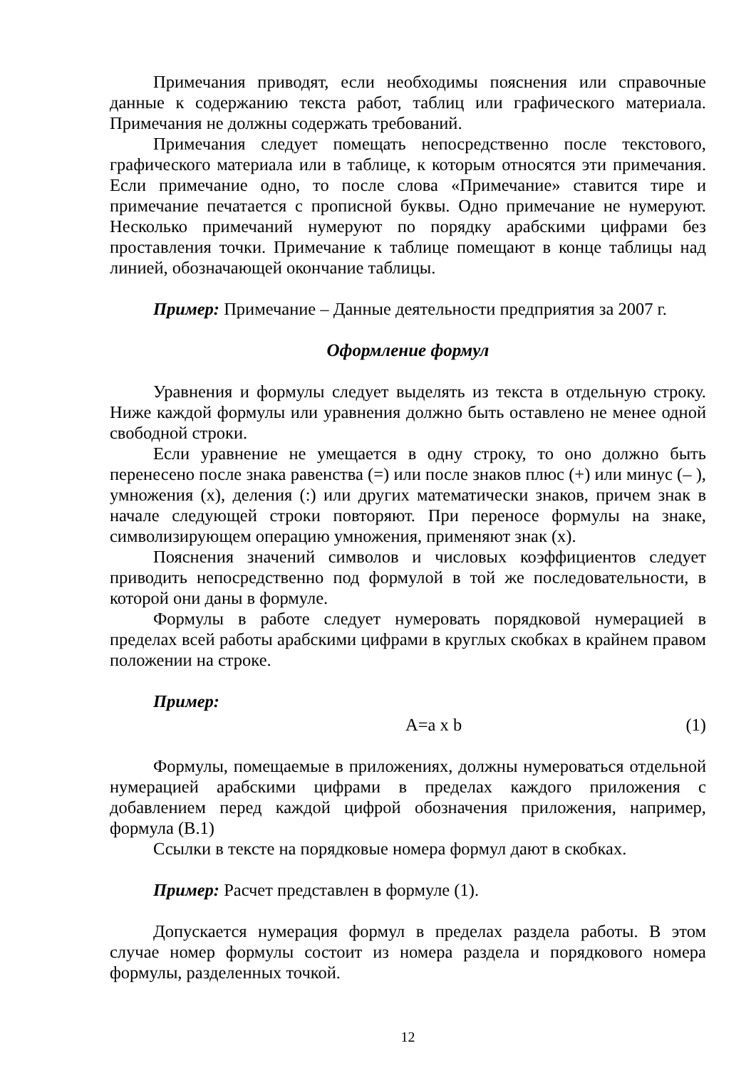Примечания приводят, если необходимы пояснения или справочные данные к содержанию текста работ, таблиц или графического материала. Примечания не должны содержать требований.
Примечания следует помещать непосредственно после текстового, графического материала или в таблице, к которым относятся эти примечания. Если примечание одно, то после слова «Примечание» ставится тире и примечание печатается с прописной буквы. Одно примечание не нумеруют. Несколько примечаний нумеруют по порядку арабскими цифрами без проставления точки. Примечание к таблице помещают в конце таблицы над линией, обозначающей окончание таблицы.
Пример: Примечание – Данные деятельности предприятия за 2007 г.
Оформление формул
Уравнения и формулы следует выделять из текста в отдельную строку. Ниже каждой формулы или уравнения должно быть оставлено не менее одной свободной строки.
Если уравнение не умещается в одну строку, то оно должно быть перенесено после знака равенства (=) или после знаков плюс (+) или минус (– ), умножения (х), деления (:) или других математически знаков, причем знак в начале следующей строки повторяют. При переносе формулы на знаке, символизирующем операцию умножения, применяют знак (х).
Пояснения значений символов и числовых коэффициентов следует приводить непосредственно под формулой в той же последовательности, в которой они даны в формуле.
Формулы в работе следует нумеровать порядковой нумерацией в пределах всей работы арабскими цифрами в круглых скобках в крайнем правом положении на строке.
Пример:
A=a x b (1)
Формулы, помещаемые в приложениях, должны нумероваться отдельной нумерацией арабскими цифрами в пределах каждого приложения с добавлением перед каждой цифрой обозначения приложения, например, формула (В.1)
Ссылки в тексте на порядковые номера формул дают в скобках.
Пример: Расчет представлен в формуле (1).
Допускается нумерация формул в пределах раздела работы. В этом случае номер формулы состоит из номера раздела и порядкового номера формулы, разделенных точкой.
12